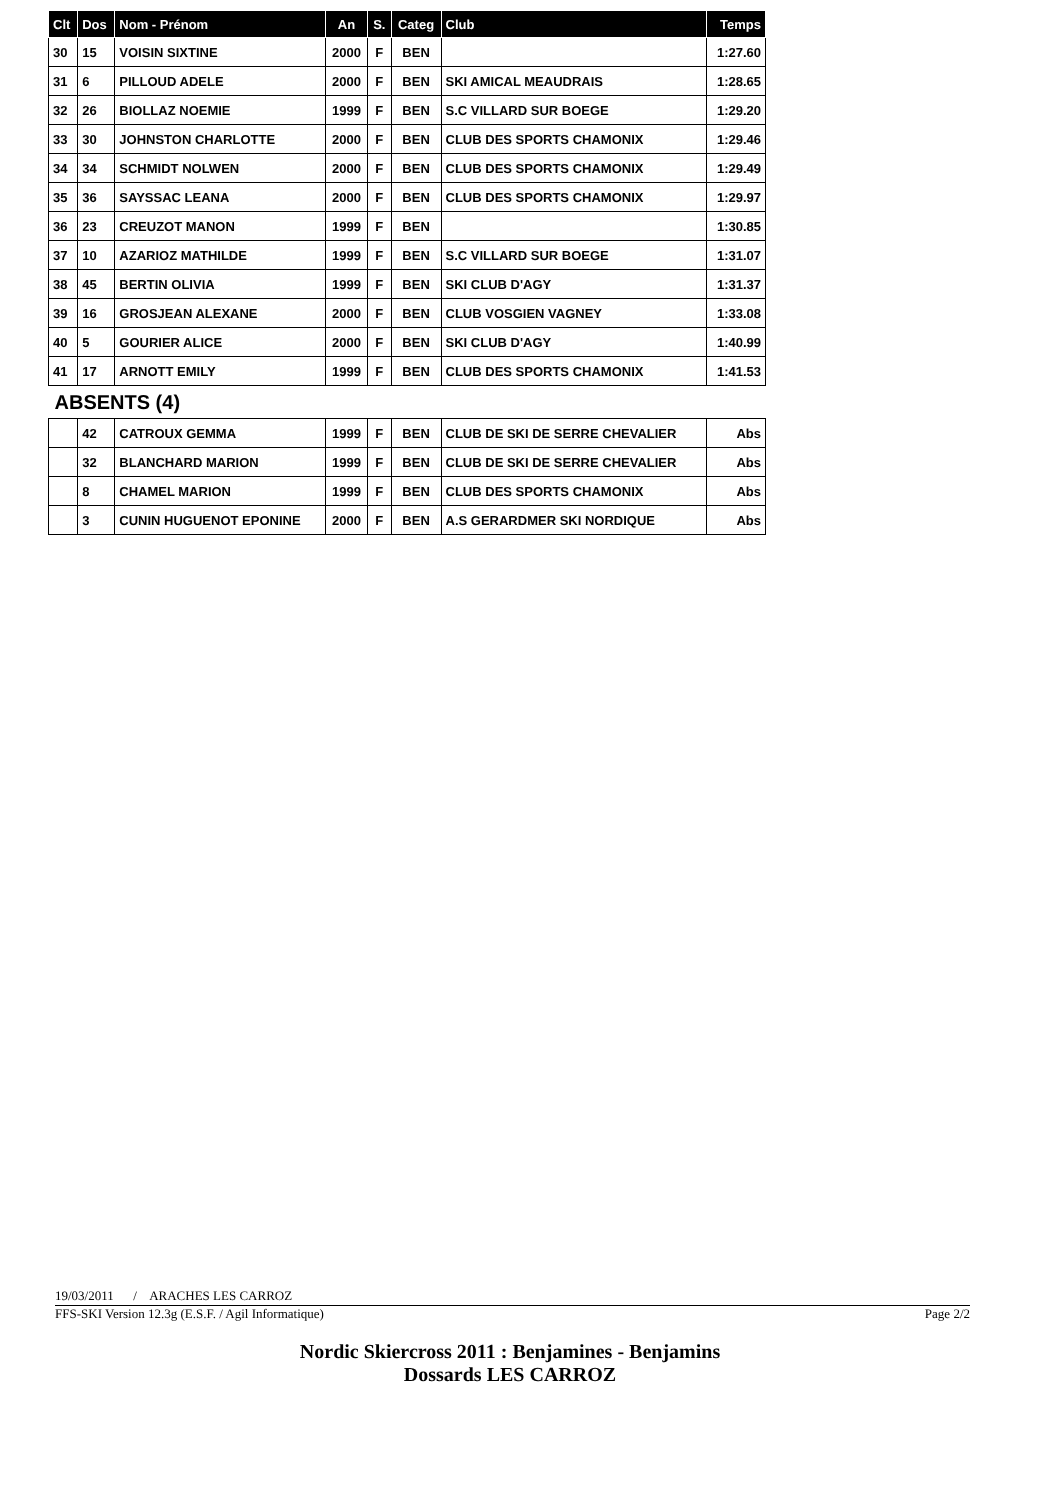| Clt | Dos | Nom - Prénom | An | S. | Categ | Club | Temps |
| --- | --- | --- | --- | --- | --- | --- | --- |
| 30 | 15 | VOISIN SIXTINE | 2000 | F | BEN | | 1:27.60 |
| 31 | 6 | PILLOUD ADELE | 2000 | F | BEN | SKI AMICAL MEAUDRAIS | 1:28.65 |
| 32 | 26 | BIOLLAZ NOEMIE | 1999 | F | BEN | S.C VILLARD SUR BOEGE | 1:29.20 |
| 33 | 30 | JOHNSTON CHARLOTTE | 2000 | F | BEN | CLUB DES SPORTS CHAMONIX | 1:29.46 |
| 34 | 34 | SCHMIDT NOLWEN | 2000 | F | BEN | CLUB DES SPORTS CHAMONIX | 1:29.49 |
| 35 | 36 | SAYSSAC LEANA | 2000 | F | BEN | CLUB DES SPORTS CHAMONIX | 1:29.97 |
| 36 | 23 | CREUZOT MANON | 1999 | F | BEN | | 1:30.85 |
| 37 | 10 | AZARIOZ MATHILDE | 1999 | F | BEN | S.C VILLARD SUR BOEGE | 1:31.07 |
| 38 | 45 | BERTIN OLIVIA | 1999 | F | BEN | SKI CLUB D'AGY | 1:31.37 |
| 39 | 16 | GROSJEAN ALEXANE | 2000 | F | BEN | CLUB VOSGIEN VAGNEY | 1:33.08 |
| 40 | 5 | GOURIER ALICE | 2000 | F | BEN | SKI CLUB D'AGY | 1:40.99 |
| 41 | 17 | ARNOTT EMILY | 1999 | F | BEN | CLUB DES SPORTS CHAMONIX | 1:41.53 |
| ABSENTS (4) | | | | | | | |
| | 42 | CATROUX GEMMA | 1999 | F | BEN | CLUB DE SKI DE SERRE CHEVALIER | Abs |
| | 32 | BLANCHARD MARION | 1999 | F | BEN | CLUB DE SKI DE SERRE CHEVALIER | Abs |
| | 8 | CHAMEL MARION | 1999 | F | BEN | CLUB DES SPORTS CHAMONIX | Abs |
| | 3 | CUNIN HUGUENOT EPONINE | 2000 | F | BEN | A.S GERARDMER SKI NORDIQUE | Abs |
19/03/2011 / ARACHES LES CARROZ
FFS-SKI Version 12.3g (E.S.F. / Agil Informatique) Page 2/2
Nordic Skiercross 2011 : Benjamines - Benjamins
Dossards LES CARROZ